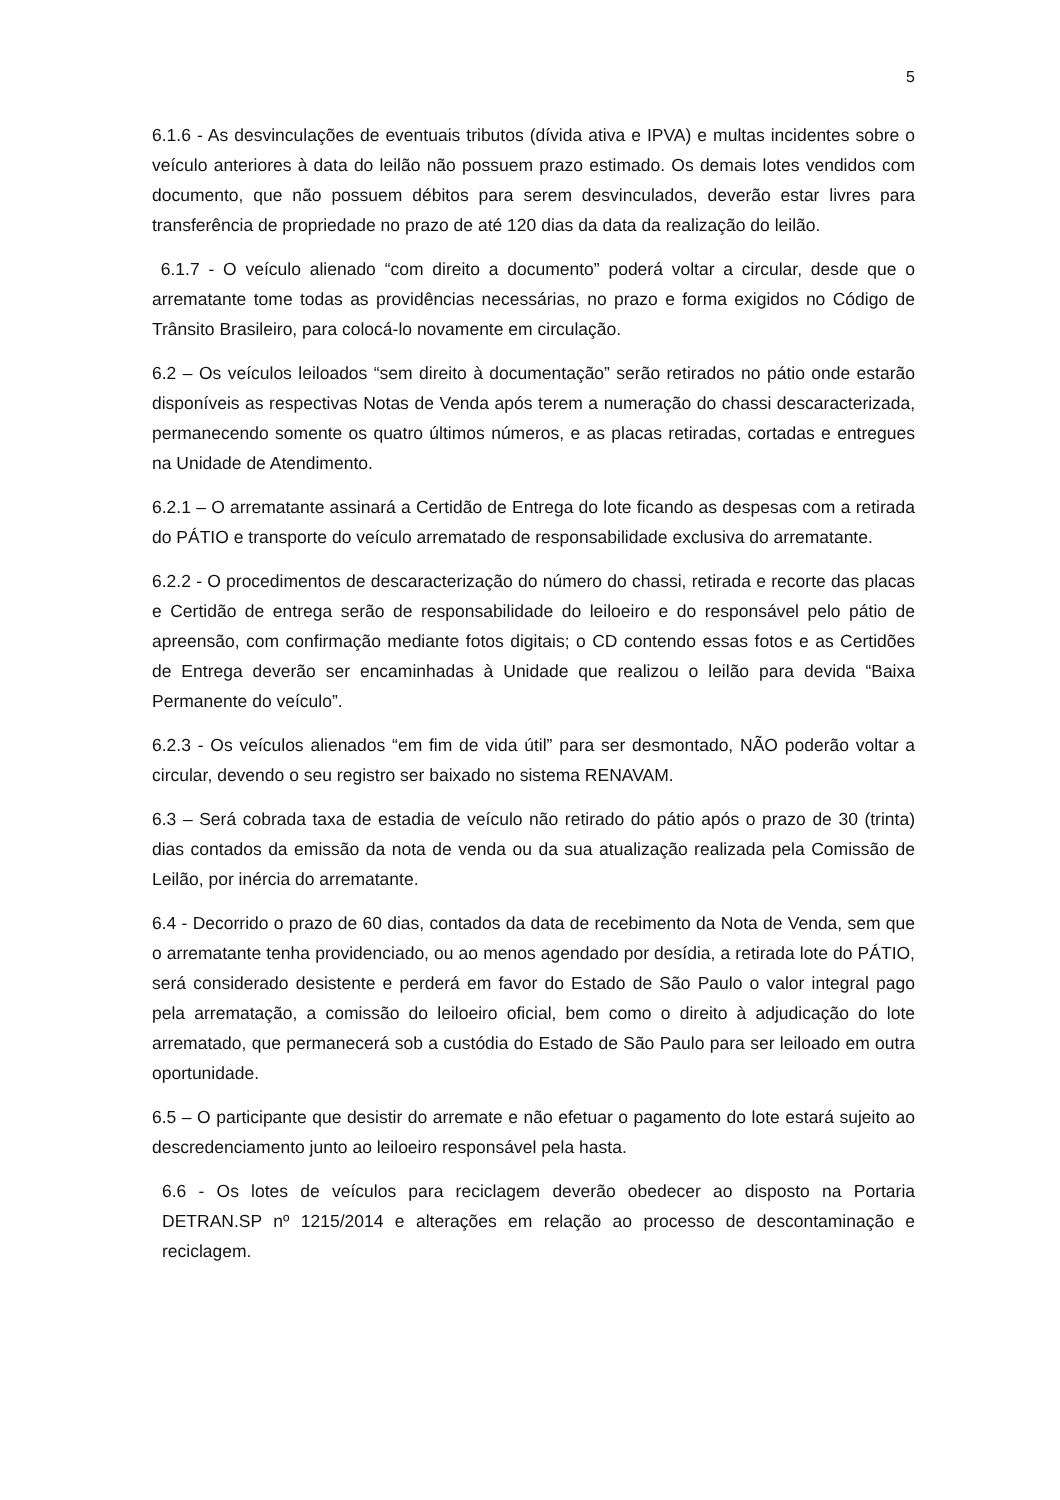5
6.1.6 - As desvinculações de eventuais tributos (dívida ativa e IPVA) e multas incidentes sobre o veículo anteriores à data do leilão não possuem prazo estimado. Os demais lotes vendidos com documento, que não possuem débitos para serem desvinculados, deverão estar livres para transferência de propriedade no prazo de até 120 dias da data da realização do leilão.
6.1.7 - O veículo alienado “com direito a documento” poderá voltar a circular, desde que o arrematante tome todas as providências necessárias, no prazo e forma exigidos no Código de Trânsito Brasileiro, para colocá-lo novamente em circulação.
6.2 – Os veículos leiloados “sem direito à documentação” serão retirados no pátio onde estarão disponíveis as respectivas Notas de Venda após terem a numeração do chassi descaracterizada, permanecendo somente os quatro últimos números, e as placas retiradas, cortadas e entregues na Unidade de Atendimento.
6.2.1 – O arrematante assinará a Certidão de Entrega do lote ficando as despesas com a retirada do PÁTIO e transporte do veículo arrematado de responsabilidade exclusiva do arrematante.
6.2.2 - O procedimentos de descaracterização do número do chassi, retirada e recorte das placas e Certidão de entrega serão de responsabilidade do leiloeiro e do responsável pelo pátio de apreensão, com confirmação mediante fotos digitais; o CD contendo essas fotos e as Certidões de Entrega deverão ser encaminhadas à Unidade que realizou o leilão para devida “Baixa Permanente do veículo”.
6.2.3 - Os veículos alienados “em fim de vida útil” para ser desmontado, NÃO poderão voltar a circular, devendo o seu registro ser baixado no sistema RENAVAM.
6.3 – Será cobrada taxa de estadia de veículo não retirado do pátio após o prazo de 30 (trinta) dias contados da emissão da nota de venda ou da sua atualização realizada pela Comissão de Leilão, por inércia do arrematante.
6.4 - Decorrido o prazo de 60 dias, contados da data de recebimento da Nota de Venda, sem que o arrematante tenha providenciado, ou ao menos agendado por desídia, a retirada lote do PÁTIO, será considerado desistente e perderá em favor do Estado de São Paulo o valor integral pago pela arrematação, a comissão do leiloeiro oficial, bem como o direito à adjudicação do lote arrematado, que permanecerá sob a custódia do Estado de São Paulo para ser leiloado em outra oportunidade.
6.5 – O participante que desistir do arremate e não efetuar o pagamento do lote estará sujeito ao descredenciamento junto ao leiloeiro responsável pela hasta.
6.6 - Os lotes de veículos para reciclagem deverão obedecer ao disposto na Portaria DETRAN.SP nº 1215/2014 e alterações em relação ao processo de descontaminação e reciclagem.